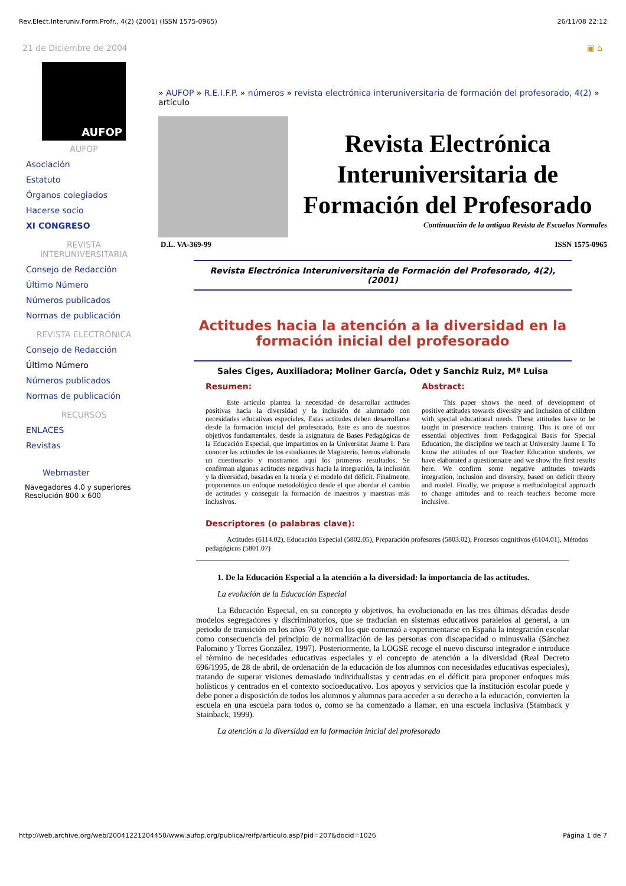Rev.Elect.Interuniv.Form.Profr., 4(2) (2001) (ISSN 1575-0965) 26/11/08 22:12
21 de Diciembre de 2004 ▣ ⌂
AUFOP
AUFOP
Asociación
Estatuto
Órganos colegiados
Hacerse socio
XI CONGRESO
REVISTA
INTERUNIVERSITARIA
Consejo de Redacción
Último Número
Números publicados
Normas de publicación
REVISTA ELECTRÓNICA
Consejo de Redacción
Último Número
Números publicados
Normas de publicación
RECURSOS
ENLACES
Revistas
Webmaster
Navegadores 4.0 y superiores
Resolución 800 x 600
» AUFOP » R.E.I.F.P. » números » revista electrónica interuniversitaria de formación del profesorado, 4(2) » artículo
Revista Electrónica Interuniversitaria de Formación del Profesorado
Continuación de la antigua Revista de Escuelas Normales
D.L. VA-369-99 ISSN 1575-0965
Revista Electrónica Interuniversitaria de Formación del Profesorado, 4(2), (2001)
Actitudes hacia la atención a la diversidad en la formación inicial del profesorado
Sales Ciges, Auxiliadora; Moliner García, Odet y Sanchiz Ruiz, Mª Luisa
Resumen:
Este artículo plantea la necesidad de desarrollar actitudes positivas hacia la diversidad y la inclusión de alumnado con necesidades educativas especiales. Estas actitudes deben desarrollarse desde la formación inicial del profesorado. Este es uno de nuestros objetivos fundamentales, desde la asignatura de Bases Pedagógicas de la Educación Especial, que impartimos en la Universitat Jaume I. Para conocer las actitudes de los estudiantes de Magisterio, hemos elaborado un cuestionario y mostramos aquí los primeros resultados. Se confirman algunas actitudes negativas hacia la integración, la inclusión y la diversidad, basadas en la teoría y el modelo del déficit. Finalmente, proponemos un enfoque metodológico desde el que abordar el cambio de actitudes y conseguir la formación de maestros y maestras más inclusivos.
Abstract:
This paper shows the need of development of positive attitudes towards diversity and inclusion of children with special educational needs. These attitudes have to be taught in preservice teachers training. This is one of our essential objectives from Pedagogical Basis for Special Education, the discipline we teach at University Jaume I. To know the attitudes of our Teacher Education students, we have elaborated a questionnaire and we show the first results here. We confirm some negative attitudes towards integration, inclusion and diversity, based on deficit theory and model. Finally, we propose a methodological approach to change attitudes and to reach teachers become more inclusive.
Descriptores (o palabras clave):
Actitudes (6114.02), Educación Especial (5802.05), Preparación profesores (5803.02), Procesos cognitivos (6104.01), Métodos pedagógicos (5801.07)
1. De la Educación Especial a la atención a la diversidad: la importancia de las actitudes.
La evolución de la Educación Especial
La Educación Especial, en su concepto y objetivos, ha evolucionado en las tres últimas décadas desde modelos segregadores y discriminatorios, que se traducían en sistemas educativos paralelos al general, a un periodo de transición en los años 70 y 80 en los que comenzó a experimentarse en España la integración escolar como consecuencia del principio de normalización de las personas con discapacidad o minusvalía (Sánchez Palomino y Torres González, 1997). Posteriormente, la LOGSE recoge el nuevo discurso integrador e introduce el término de necesidades educativas especiales y el concepto de atención a la diversidad (Real Decreto 696/1995, de 28 de abril, de ordenación de la educación de los alumnos con necesidades educativas especiales), tratando de superar visiones demasiado individualistas y centradas en el déficit para proponer enfoques más holísticos y centrados en el contexto socioeducativo. Los apoyos y servicios que la institución escolar puede y debe poner a disposición de todos los alumnos y alumnas para acceder a su derecho a la educación, convierten la escuela en una escuela para todos o, como se ha comenzado a llamar, en una escuela inclusiva (Stamback y Stainback, 1999).
La atención a la diversidad en la formación inicial del profesorado
http://web.archive.org/web/20041221204450/www.aufop.org/publica/reifp/articulo.asp?pid=207&docid=1026 Página 1 de 7